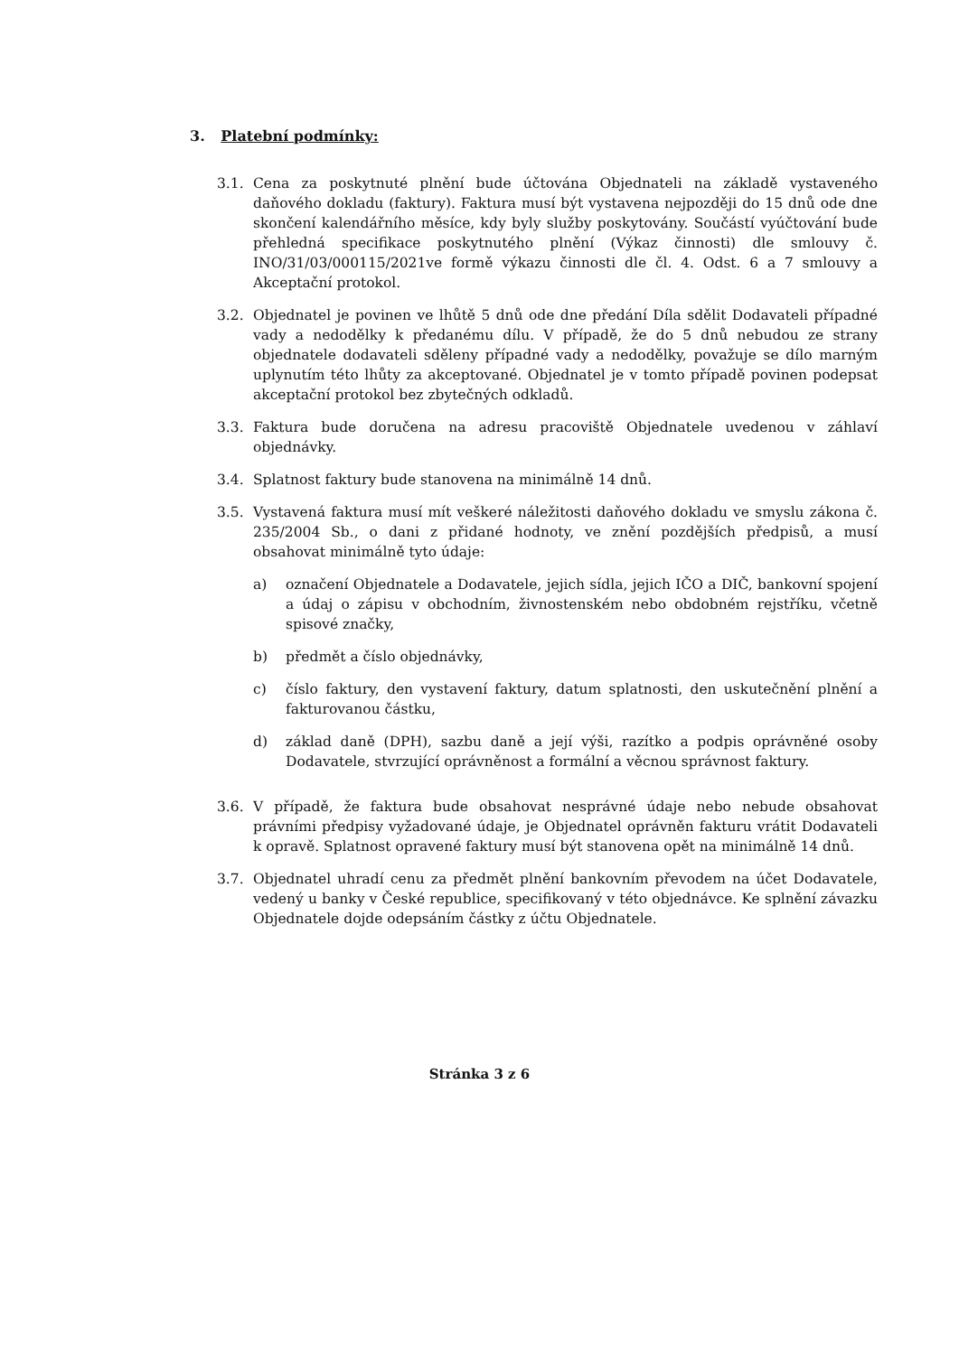3. Platební podmínky:
3.1. Cena za poskytnuté plnění bude účtována Objednateli na základě vystaveného daňového dokladu (faktury). Faktura musí být vystavena nejpozději do 15 dnů ode dne skončení kalendářního měsíce, kdy byly služby poskytovány. Součástí vyúčtování bude přehledná specifikace poskytnutého plnění (Výkaz činnosti) dle smlouvy č. INO/31/03/000115/2021ve formě výkazu činnosti dle čl. 4. Odst. 6 a 7 smlouvy a Akceptační protokol.
3.2. Objednatel je povinen ve lhůtě 5 dnů ode dne předání Díla sdělit Dodavateli případné vady a nedodělky k předanému dílu. V případě, že do 5 dnů nebudou ze strany objednatele dodavateli sděleny případné vady a nedodělky, považuje se dílo marným uplynutím této lhůty za akceptované. Objednatel je v tomto případě povinen podepsat akceptační protokol bez zbytečných odkladů.
3.3. Faktura bude doručena na adresu pracoviště Objednatele uvedenou v záhlaví objednávky.
3.4. Splatnost faktury bude stanovena na minimálně 14 dnů.
3.5. Vystavená faktura musí mít veškeré náležitosti daňového dokladu ve smyslu zákona č. 235/2004 Sb., o dani z přidané hodnoty, ve znění pozdějších předpisů, a musí obsahovat minimálně tyto údaje:
a) označení Objednatele a Dodavatele, jejich sídla, jejich IČO a DIČ, bankovní spojení a údaj o zápisu v obchodním, živnostenském nebo obdobném rejstříku, včetně spisové značky,
b) předmět a číslo objednávky,
c) číslo faktury, den vystavení faktury, datum splatnosti, den uskutečnění plnění a fakturovanou částku,
d) základ daně (DPH), sazbu daně a její výši, razítko a podpis oprávněné osoby Dodavatele, stvrzující oprávněnost a formální a věcnou správnost faktury.
3.6. V případě, že faktura bude obsahovat nesprávné údaje nebo nebude obsahovat právními předpisy vyžadované údaje, je Objednatel oprávněn fakturu vrátit Dodavateli k opravě. Splatnost opravené faktury musí být stanovena opět na minimálně 14 dnů.
3.7. Objednatel uhradí cenu za předmět plnění bankovním převodem na účet Dodavatele, vedený u banky v České republice, specifikovaný v této objednávce. Ke splnění závazku Objednatele dojde odepsáním částky z účtu Objednatele.
Stránka 3 z 6